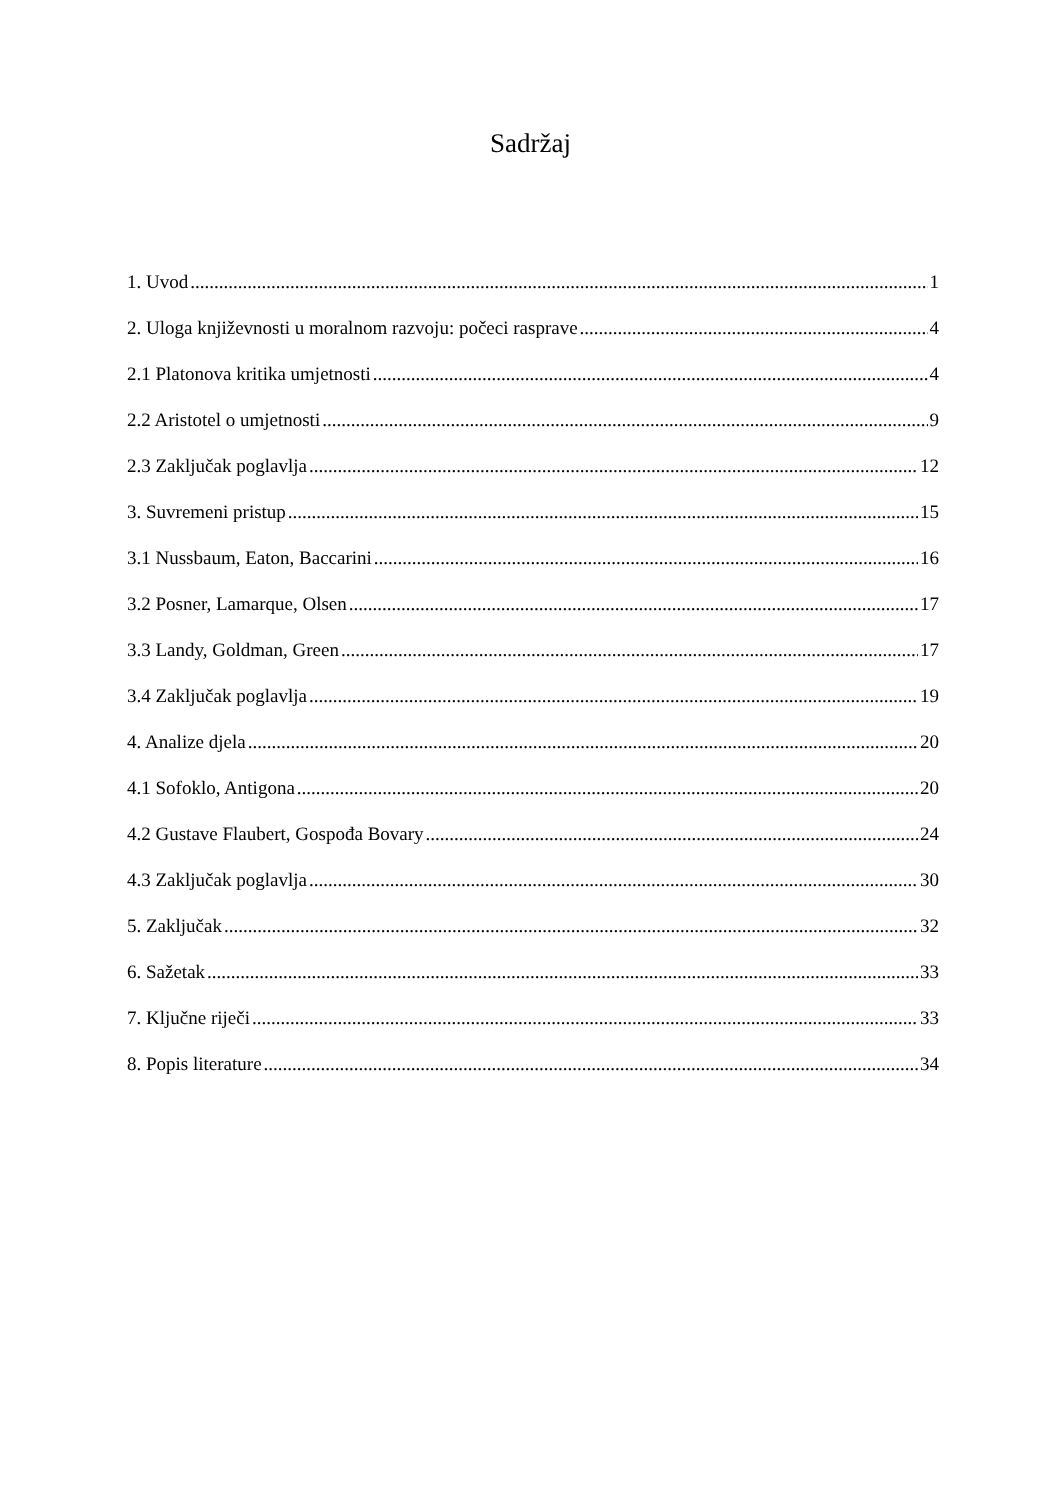Sadržaj
1. Uvod 1
2. Uloga književnosti u moralnom razvoju: počeci rasprave 4
2.1 Platonova kritika umjetnosti 4
2.2 Aristotel o umjetnosti 9
2.3 Zaključak poglavlja 12
3. Suvremeni pristup 15
3.1 Nussbaum, Eaton, Baccarini 16
3.2 Posner, Lamarque, Olsen 17
3.3 Landy, Goldman, Green 17
3.4 Zaključak poglavlja 19
4. Analize djela 20
4.1 Sofoklo, Antigona 20
4.2 Gustave Flaubert, Gospođa Bovary 24
4.3 Zaključak poglavlja 30
5. Zaključak 32
6. Sažetak 33
7. Ključne riječi 33
8. Popis literature 34